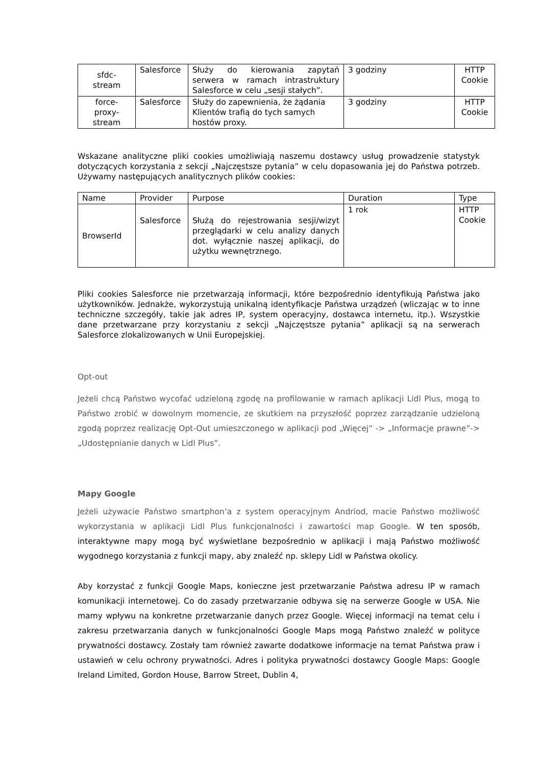| sfdc- stream | Salesforce | Służy do kierowania zapytań serwera w ramach intrastruktury Salesforce w celu „sesji stałych”. | 3 godziny | HTTP Cookie |
| force- proxy- stream | Salesforce | Służy do zapewnienia, że żądania Klientów trafią do tych samych hostów proxy. | 3 godziny | HTTP Cookie |
Wskazane analityczne pliki cookies umożliwiają naszemu dostawcy usług prowadzenie statystyk dotyczących korzystania z sekcji „Najczęstsze pytania” w celu dopasowania jej do Państwa potrzeb. Używamy następujących analitycznych plików cookies:
| Name | Provider | Purpose | Duration | Type |
| --- | --- | --- | --- | --- |
| BrowserId | Salesforce | Służą do rejestrowania sesji/wizyt przeglądarki w celu analizy danych dot. wyłącznie naszej aplikacji, do użytku wewnętrznego. | 1 rok | HTTP Cookie |
Pliki cookies Salesforce nie przetwarzają informacji, które bezpośrednio identyfikują Państwa jako użytkowników. Jednakże, wykorzystują unikalną identyfikacje Państwa urządzeń (wliczając w to inne techniczne szczegóły, takie jak adres IP, system operacyjny, dostawca internetu, itp.). Wszystkie dane przetwarzane przy korzystaniu z sekcji „Najczęstsze pytania” aplikacji są na serwerach Salesforce zlokalizowanych w Unii Europejskiej.
Opt-out
Jeżeli chcą Państwo wycofać udzieloną zgodę na profilowanie w ramach aplikacji Lidl Plus, mogą to Państwo zrobić w dowolnym momencie, ze skutkiem na przyszłość poprzez zarządzanie udzieloną zgodą poprzez realizację Opt-Out umieszczonego w aplikacji pod „Więcej” -> „Informacje prawne”-> „Udostępnianie danych w Lidl Plus”.
Mapy Google
Jeżeli używacie Państwo smartphon’a z system operacyjnym Andriod, macie Państwo możliwość wykorzystania w aplikacji Lidl Plus funkcjonalności i zawartości map Google. W ten sposób, interaktywne mapy mogą być wyświetlane bezpośrednio w aplikacji i mają Państwo możliwość wygodnego korzystania z funkcji mapy, aby znaleźć np. sklepy Lidl w Państwa okolicy.
Aby korzystać z funkcji Google Maps, konieczne jest przetwarzanie Państwa adresu IP w ramach komunikacji internetowej. Co do zasady przetwarzanie odbywa się na serwerze Google w USA. Nie mamy wpływu na konkretne przetwarzanie danych przez Google. Więcej informacji na temat celu i zakresu przetwarzania danych w funkcjonalności Google Maps mogą Państwo znaleźć w polityce prywatności dostawcy. Zostały tam również zawarte dodatkowe informacje na temat Państwa praw i ustawień w celu ochrony prywatności. Adres i polityka prywatności dostawcy Google Maps: Google Ireland Limited, Gordon House, Barrow Street, Dublin 4,